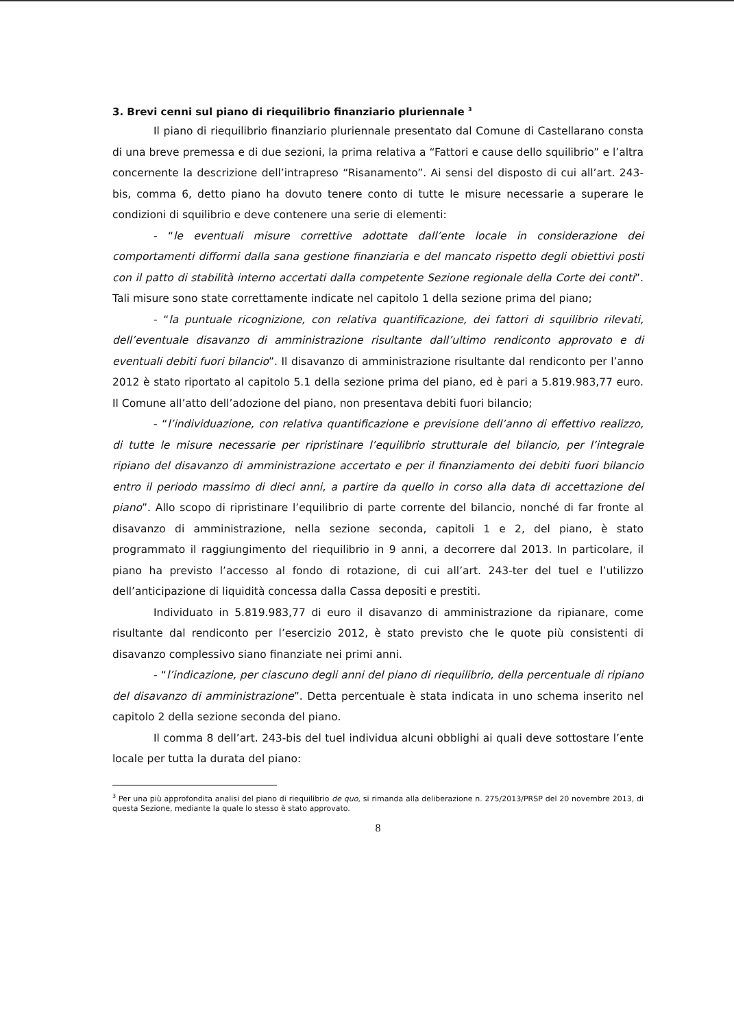3. Brevi cenni sul piano di riequilibrio finanziario pluriennale <sup>3</sup>
Il piano di riequilibrio finanziario pluriennale presentato dal Comune di Castellarano consta di una breve premessa e di due sezioni, la prima relativa a “Fattori e cause dello squilibrio” e l’altra concernente la descrizione dell’intrapreso “Risanamento”. Ai sensi del disposto di cui all’art. 243-bis, comma 6, detto piano ha dovuto tenere conto di tutte le misure necessarie a superare le condizioni di squilibrio e deve contenere una serie di elementi:
- “le eventuali misure correttive adottate dall’ente locale in considerazione dei comportamenti difformi dalla sana gestione finanziaria e del mancato rispetto degli obiettivi posti con il patto di stabilità interno accertati dalla competente Sezione regionale della Corte dei conti”. Tali misure sono state correttamente indicate nel capitolo 1 della sezione prima del piano;
- “la puntuale ricognizione, con relativa quantificazione, dei fattori di squilibrio rilevati, dell’eventuale disavanzo di amministrazione risultante dall’ultimo rendiconto approvato e di eventuali debiti fuori bilancio”. Il disavanzo di amministrazione risultante dal rendiconto per l’anno 2012 è stato riportato al capitolo 5.1 della sezione prima del piano, ed è pari a 5.819.983,77 euro. Il Comune all’atto dell’adozione del piano, non presentava debiti fuori bilancio;
- “l’individuazione, con relativa quantificazione e previsione dell’anno di effettivo realizzo, di tutte le misure necessarie per ripristinare l’equilibrio strutturale del bilancio, per l’integrale ripiano del disavanzo di amministrazione accertato e per il finanziamento dei debiti fuori bilancio entro il periodo massimo di dieci anni, a partire da quello in corso alla data di accettazione del piano”. Allo scopo di ripristinare l’equilibrio di parte corrente del bilancio, nonché di far fronte al disavanzo di amministrazione, nella sezione seconda, capitoli 1 e 2, del piano, è stato programmato il raggiungimento del riequilibrio in 9 anni, a decorrere dal 2013. In particolare, il piano ha previsto l’accesso al fondo di rotazione, di cui all’art. 243-ter del tuel e l’utilizzo dell’anticipazione di liquidità concessa dalla Cassa depositi e prestiti.
Individuato in 5.819.983,77 di euro il disavanzo di amministrazione da ripianare, come risultante dal rendiconto per l’esercizio 2012, è stato previsto che le quote più consistenti di disavanzo complessivo siano finanziate nei primi anni.
- “l’indicazione, per ciascuno degli anni del piano di riequilibrio, della percentuale di ripiano del disavanzo di amministrazione”. Detta percentuale è stata indicata in uno schema inserito nel capitolo 2 della sezione seconda del piano.
Il comma 8 dell’art. 243-bis del tuel individua alcuni obblighi ai quali deve sottostare l’ente locale per tutta la durata del piano:
<sup>3</sup> Per una più approfondita analisi del piano di riequilibrio de quo, si rimanda alla deliberazione n. 275/2013/PRSP del 20 novembre 2013, di questa Sezione, mediante la quale lo stesso è stato approvato.
8